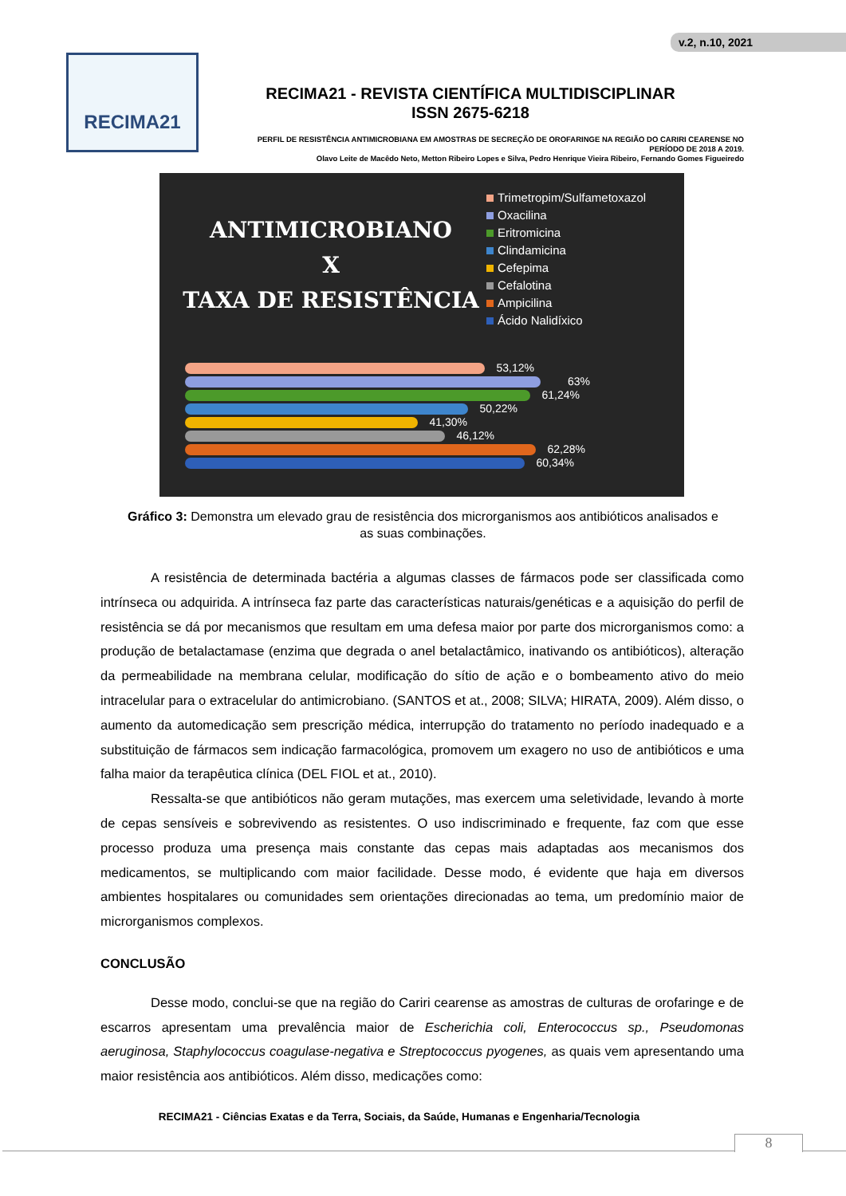v.2, n.10, 2021
RECIMA21
RECIMA21 - REVISTA CIENTÍFICA MULTIDISCIPLINAR
ISSN 2675-6218
PERFIL DE RESISTÊNCIA ANTIMICROBIANA EM AMOSTRAS DE SECREÇÃO DE OROFARINGE NA REGIÃO DO CARIRI CEARENSE NO PERÍODO DE 2018 A 2019.
Olavo Leite de Macêdo Neto, Metton Ribeiro Lopes e Silva, Pedro Henrique Vieira Ribeiro, Fernando Gomes Figueiredo
ANTIMICROBIANO
X
TAXA DE RESISTÊNCIA
Trimetropim/Sulfametoxazol
Oxacilina
Eritromicina
Clindamicina
Cefepima
Cefalotina
Ampicilina
Ácido Nalidíxico
53,12%
63%
61,24%
50,22%
41,30%
46,12%
62,28%
60,34%
Gráfico 3: Demonstra um elevado grau de resistência dos microrganismos aos antibióticos analisados e as suas combinações.
A resistência de determinada bactéria a algumas classes de fármacos pode ser classificada como intrínseca ou adquirida. A intrínseca faz parte das características naturais/genéticas e a aquisição do perfil de resistência se dá por mecanismos que resultam em uma defesa maior por parte dos microrganismos como: a produção de betalactamase (enzima que degrada o anel betalactâmico, inativando os antibióticos), alteração da permeabilidade na membrana celular, modificação do sítio de ação e o bombeamento ativo do meio intracelular para o extracelular do antimicrobiano. (SANTOS et at., 2008; SILVA; HIRATA, 2009). Além disso, o aumento da automedicação sem prescrição médica, interrupção do tratamento no período inadequado e a substituição de fármacos sem indicação farmacológica, promovem um exagero no uso de antibióticos e uma falha maior da terapêutica clínica (DEL FIOL et at., 2010).
Ressalta-se que antibióticos não geram mutações, mas exercem uma seletividade, levando à morte de cepas sensíveis e sobrevivendo as resistentes. O uso indiscriminado e frequente, faz com que esse processo produza uma presença mais constante das cepas mais adaptadas aos mecanismos dos medicamentos, se multiplicando com maior facilidade. Desse modo, é evidente que haja em diversos ambientes hospitalares ou comunidades sem orientações direcionadas ao tema, um predomínio maior de microrganismos complexos.
CONCLUSÃO
Desse modo, conclui-se que na região do Cariri cearense as amostras de culturas de orofaringe e de escarros apresentam uma prevalência maior de Escherichia coli, Enterococcus sp., Pseudomonas aeruginosa, Staphylococcus coagulase-negativa e Streptococcus pyogenes, as quais vem apresentando uma maior resistência aos antibióticos. Além disso, medicações como:
RECIMA21 - Ciências Exatas e da Terra, Sociais, da Saúde, Humanas e Engenharia/Tecnologia
8